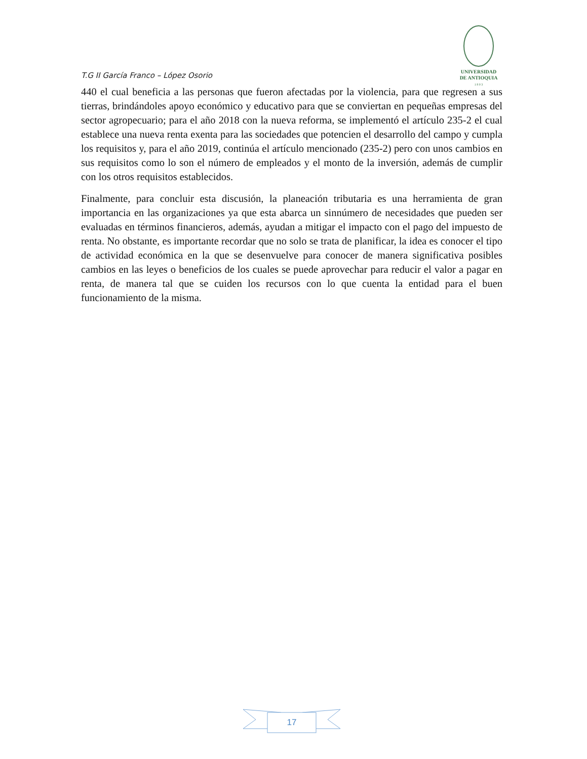UNIVERSIDAD
DE ANTIOQUIA
1 8 0 3
T.G II García Franco – López Osorio
440 el cual beneficia a las personas que fueron afectadas por la violencia, para que regresen a sus tierras, brindándoles apoyo económico y educativo para que se conviertan en pequeñas empresas del sector agropecuario; para el año 2018 con la nueva reforma, se implementó el artículo 235-2 el cual establece una nueva renta exenta para las sociedades que potencien el desarrollo del campo y cumpla los requisitos y, para el año 2019, continúa el artículo mencionado (235-2) pero con unos cambios en sus requisitos como lo son el número de empleados y el monto de la inversión, además de cumplir con los otros requisitos establecidos.
Finalmente, para concluir esta discusión, la planeación tributaria es una herramienta de gran importancia en las organizaciones ya que esta abarca un sinnúmero de necesidades que pueden ser evaluadas en términos financieros, además, ayudan a mitigar el impacto con el pago del impuesto de renta. No obstante, es importante recordar que no solo se trata de planificar, la idea es conocer el tipo de actividad económica en la que se desenvuelve para conocer de manera significativa posibles cambios en las leyes o beneficios de los cuales se puede aprovechar para reducir el valor a pagar en renta, de manera tal que se cuiden los recursos con lo que cuenta la entidad para el buen funcionamiento de la misma.
17